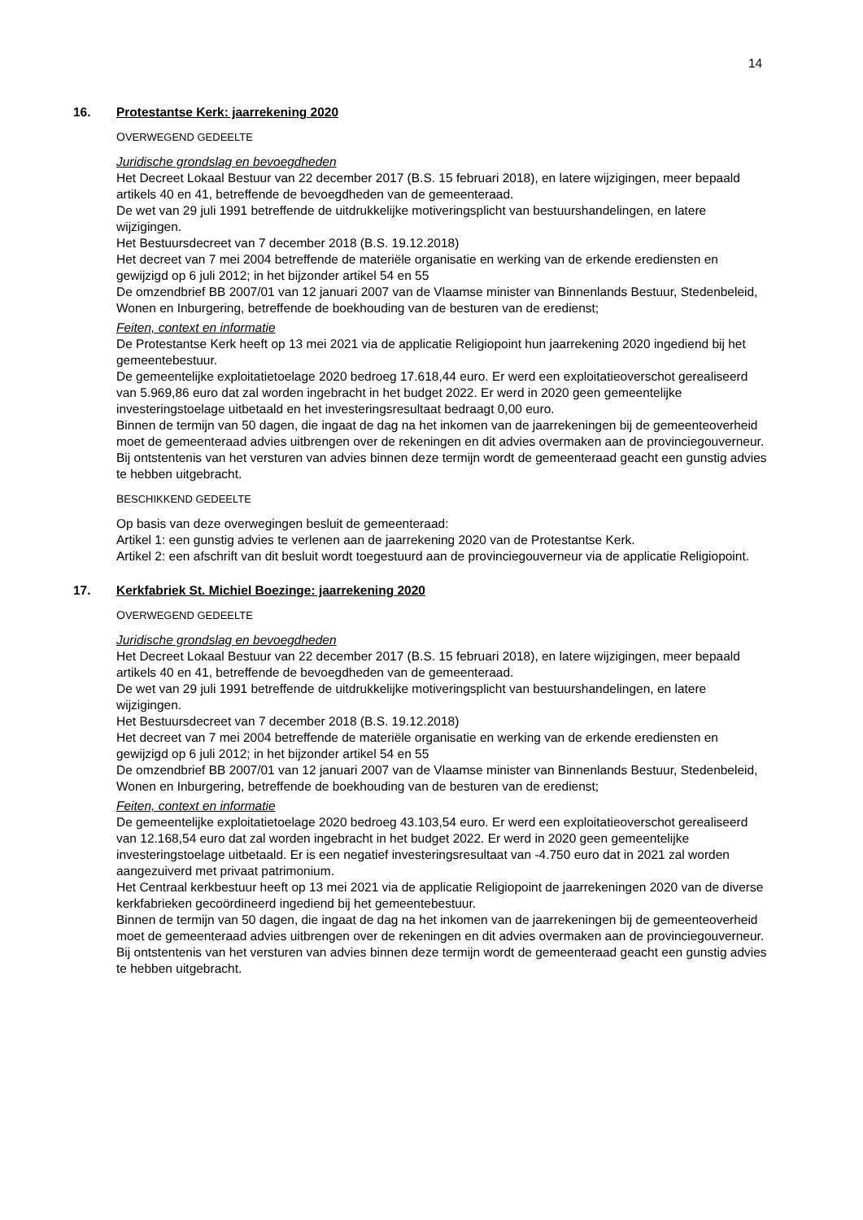14
16. Protestantse Kerk: jaarrekening 2020
OVERWEGEND GEDEELTE
Juridische grondslag en bevoegdheden
Het Decreet Lokaal Bestuur van 22 december 2017 (B.S. 15 februari 2018), en latere wijzigingen, meer bepaald artikels 40 en 41, betreffende de bevoegdheden van de gemeenteraad.
De wet van 29 juli 1991 betreffende de uitdrukkelijke motiveringsplicht van bestuurshandelingen, en latere wijzigingen.
Het Bestuursdecreet van 7 december 2018 (B.S. 19.12.2018)
Het decreet van 7 mei 2004 betreffende de materiële organisatie en werking van de erkende erediensten en gewijzigd op 6 juli 2012; in het bijzonder artikel 54 en 55
De omzendbrief BB 2007/01 van 12 januari 2007 van de Vlaamse minister van Binnenlands Bestuur, Stedenbeleid, Wonen en Inburgering, betreffende de boekhouding van de besturen van de eredienst;
Feiten, context en informatie
De Protestantse Kerk heeft op 13 mei 2021 via de applicatie Religiopoint hun jaarrekening 2020 ingediend bij het gemeentebestuur.
De gemeentelijke exploitatietoelage 2020 bedroeg 17.618,44 euro. Er werd een exploitatieoverschot gerealiseerd van 5.969,86 euro dat zal worden ingebracht in het budget 2022. Er werd in 2020 geen gemeentelijke investeringstoelage uitbetaald en het investeringsresultaat bedraagt 0,00 euro.
Binnen de termijn van 50 dagen, die ingaat de dag na het inkomen van de jaarrekeningen bij de gemeenteoverheid moet de gemeenteraad advies uitbrengen over de rekeningen en dit advies overmaken aan de provinciegouverneur.
Bij ontstentenis van het versturen van advies binnen deze termijn wordt de gemeenteraad geacht een gunstig advies te hebben uitgebracht.
BESCHIKKEND GEDEELTE
Op basis van deze overwegingen besluit de gemeenteraad:
Artikel 1: een gunstig advies te verlenen aan de jaarrekening 2020 van de Protestantse Kerk.
Artikel 2: een afschrift van dit besluit wordt toegestuurd aan de provinciegouverneur via de applicatie Religiopoint.
17. Kerkfabriek St. Michiel Boezinge: jaarrekening 2020
OVERWEGEND GEDEELTE
Juridische grondslag en bevoegdheden
Het Decreet Lokaal Bestuur van 22 december 2017 (B.S. 15 februari 2018), en latere wijzigingen, meer bepaald artikels 40 en 41, betreffende de bevoegdheden van de gemeenteraad.
De wet van 29 juli 1991 betreffende de uitdrukkelijke motiveringsplicht van bestuurshandelingen, en latere wijzigingen.
Het Bestuursdecreet van 7 december 2018 (B.S. 19.12.2018)
Het decreet van 7 mei 2004 betreffende de materiële organisatie en werking van de erkende erediensten en gewijzigd op 6 juli 2012; in het bijzonder artikel 54 en 55
De omzendbrief BB 2007/01 van 12 januari 2007 van de Vlaamse minister van Binnenlands Bestuur, Stedenbeleid, Wonen en Inburgering, betreffende de boekhouding van de besturen van de eredienst;
Feiten, context en informatie
De gemeentelijke exploitatietoelage 2020 bedroeg 43.103,54 euro. Er werd een exploitatieoverschot gerealiseerd van 12.168,54 euro dat zal worden ingebracht in het budget 2022. Er werd in 2020 geen gemeentelijke investeringstoelage uitbetaald. Er is een negatief investeringsresultaat van -4.750 euro dat in 2021 zal worden aangezuiverd met privaat patrimonium.
Het Centraal kerkbestuur heeft op 13 mei 2021 via de applicatie Religiopoint de jaarrekeningen 2020 van de diverse kerkfabrieken gecoördineerd ingediend bij het gemeentebestuur.
Binnen de termijn van 50 dagen, die ingaat de dag na het inkomen van de jaarrekeningen bij de gemeenteoverheid moet de gemeenteraad advies uitbrengen over de rekeningen en dit advies overmaken aan de provinciegouverneur.
Bij ontstentenis van het versturen van advies binnen deze termijn wordt de gemeenteraad geacht een gunstig advies te hebben uitgebracht.